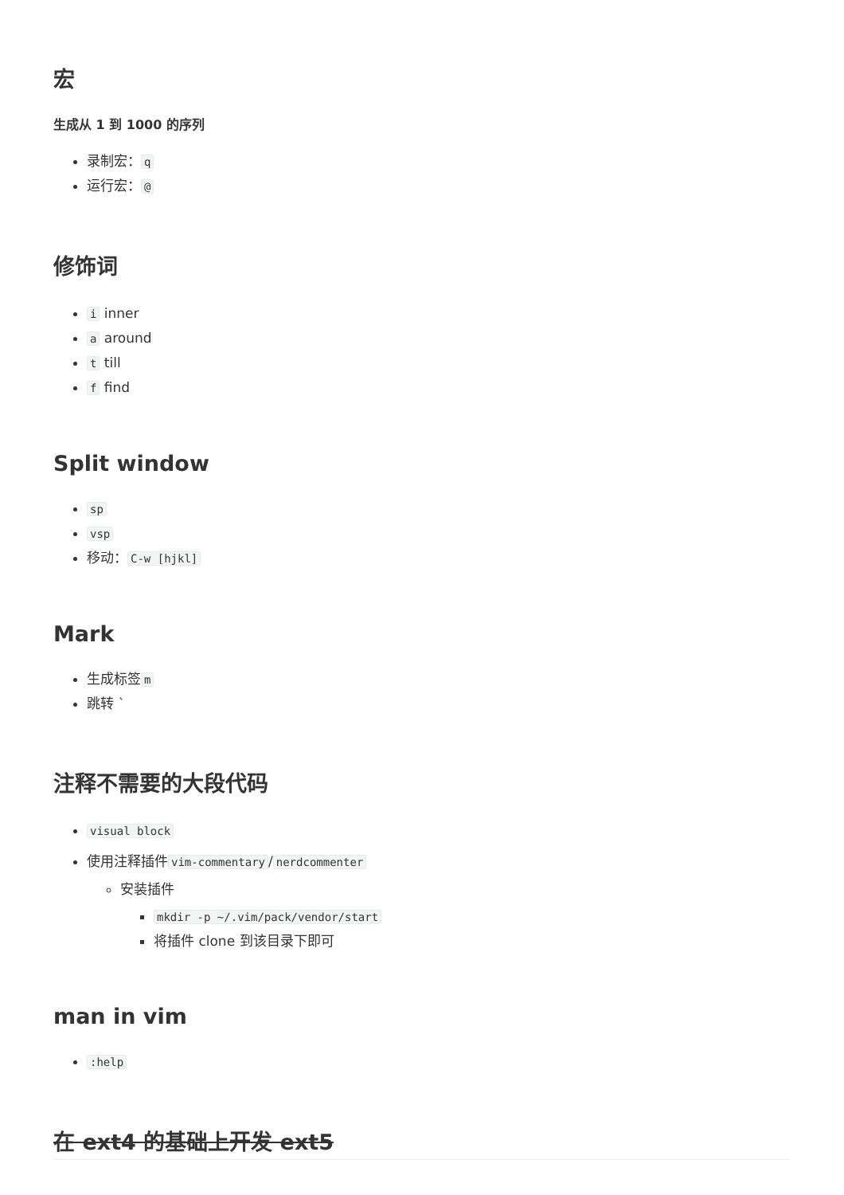宏
生成从 1 到 1000 的序列
录制宏： q
运行宏： @
修饰词
i inner
a around
t till
f find
Split window
sp
vsp
移动： C-w [hjkl]
Mark
生成标签 m
跳转 `
注释不需要的大段代码
visual block
使用注释插件 vim-commentary / nerdcommenter
安装插件
mkdir -p ~/.vim/pack/vendor/start
将插件 clone 到该目录下即可
man in vim
:help
在 ext4 的基础上开发 ext5